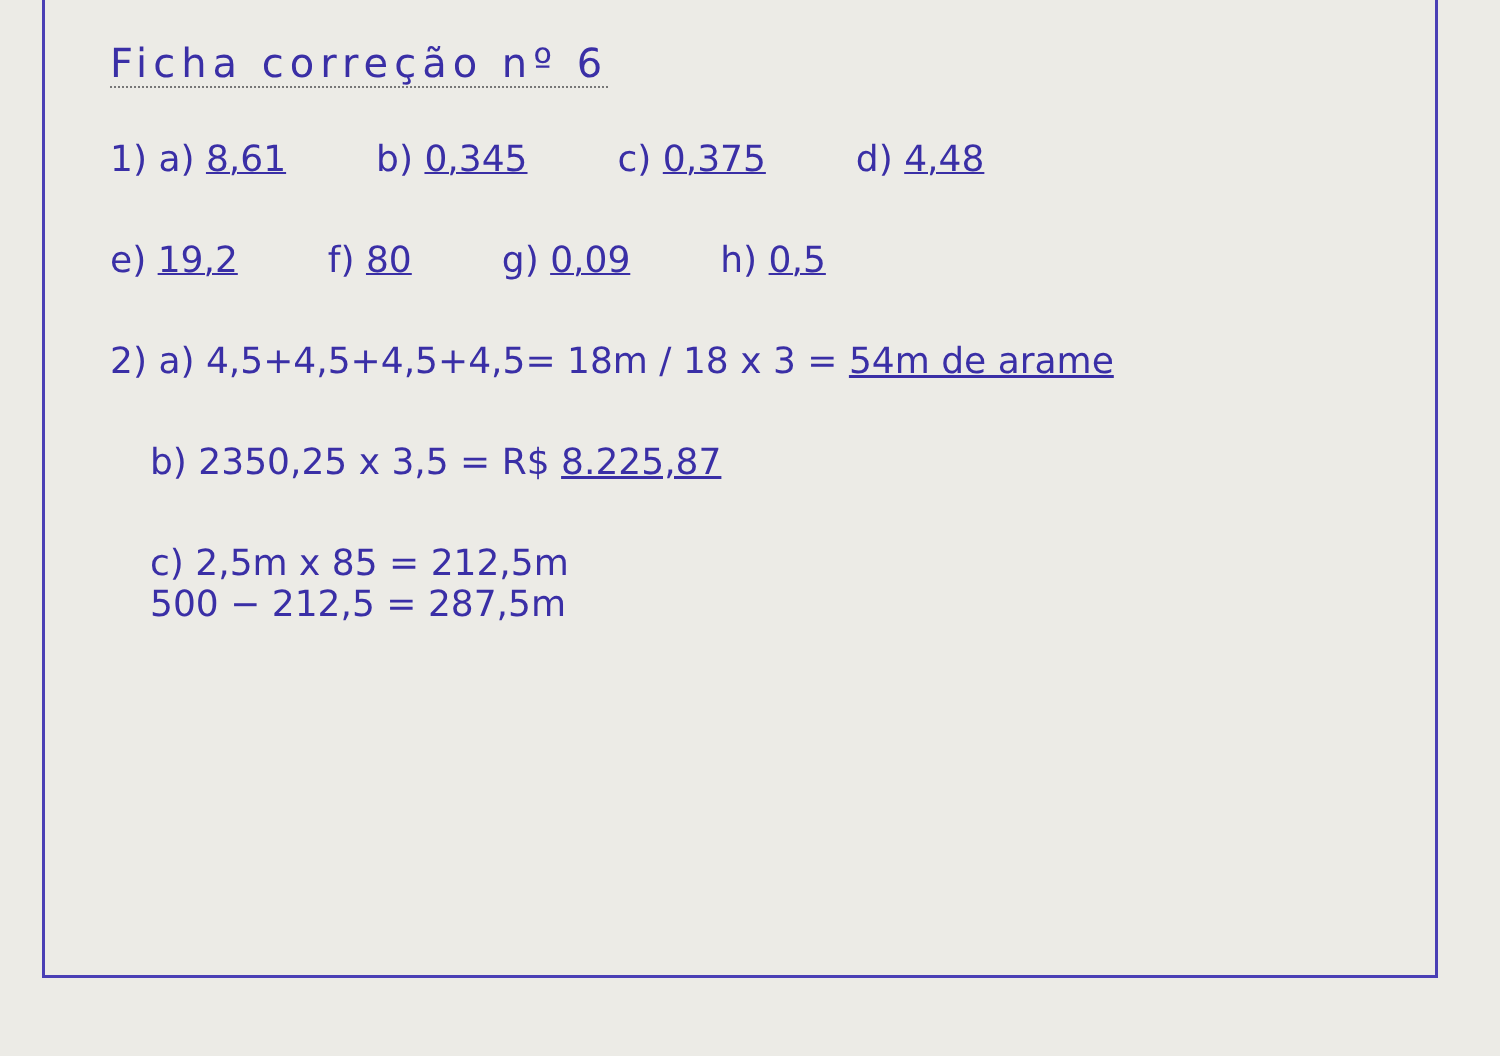Ficha correção nº 6
1) a) 8,61 b) 0,345 c) 0,375 d) 4,48
e) 19,2 f) 80 g) 0,09 h) 0,5
2) a) 4,5+4,5+4,5+4,5= 18m / 18 x 3 = 54m de arame
b) 2350,25 x 3,5 = R$ 8.225,87
c) 2,5m x 85 = 212,5m
500 − 212,5 = 287,5m